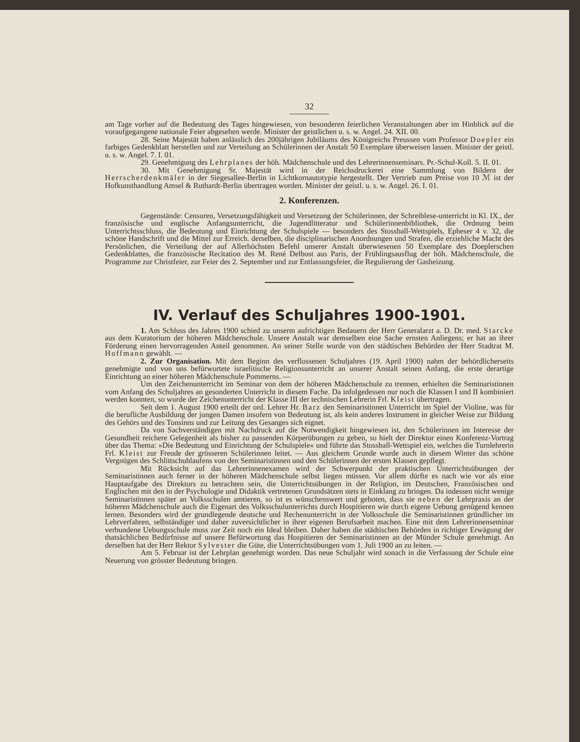32
am Tage vorher auf die Bedeutung des Tages hingewiesen, von besonderen feierlichen Veranstaltungen aber im Hinblick auf die voraufgegangene nationale Feier abgesehen werde. Minister der geistlichen u. s. w. Angel. 24. XII. 00.
28. Seine Majestät haben anlässlich des 200jährigen Jubiläums des Königreichs Preussen vom Professor Doepler ein farbiges Gedenkblatt herstellen und zur Verteilung an Schülerinnen der Anstalt 50 Exemplare überweisen lassen. Minister der geistl. u. s. w. Angel. 7. I. 01.
29. Genehmigung des Lehrplanes der höh. Mädchenschule und des Lehrerinnenseminars. Pr.-Schul-Koll. 5. II. 01.
30. Mit Genehmigung Sr. Majestät wird in der Reichsdruckerei eine Sammlung von Bildern der Herrscherdenkmäler in der Siegesallee-Berlin in Lichtkornautotypie hergestellt. Der Vertrieb zum Preise von 10 ℳ ist der Hofkunsthandlung Amsel & Ruthardt-Berlin übertragen worden. Minister der geistl. u. s. w. Angel. 26. I. 01.
2. Konferenzen.
Gegenstände: Censuren, Versetzungsfähigkeit und Versetzung der Schülerinnen, der Schreiblese-unterricht in Kl. IX., der französische und englische Anfangsunterricht, die Jugendlitteratur und Schülerinnenbibliothek, die Ordnung beim Unterrichtsschluss, die Bedeutung und Einrichtung der Schulspiele — besonders des Stossball-Wettspiels, Epheser 4 v. 32, die schöne Handschrift und die Mittel zur Erreich. derselben, die disciplinarischen Anordnungen und Strafen, die erziehliche Macht des Persönlichen, die Verteilung der auf Allerhöchsten Befehl unserer Anstalt überwiesenen 50 Exemplare des Doeplerschen Gedenkblattes, die französische Recitation des M. René Delbost aus Paris, der Frühlingsausflug der höh. Mädchenschule, die Programme zur Christfeier, zur Feier des 2. September und zur Entlassungsfeier, die Regulierung der Gasheizung.
IV. Verlauf des Schuljahres 1900-1901.
1. Am Schluss des Jahres 1900 schied zu unserm aufrichtigen Bedauern der Herr Generalarzt a. D. Dr. med. Starcke aus dem Kuratorium der höheren Mädchenschule. Unsere Anstalt war demselben eine Sache ernsten Anliegens; er hat an ihrer Förderung einen hervorragenden Anteil genommen. An seiner Stelle wurde von den städtischen Behörden der Herr Stadtrat M. Hoffmann gewählt. —
2. Zur Organisation. Mit dem Beginn des verflossenen Schuljahres (19. April 1900) nahm der behördlicherseits genehmigte und von uns befürwortete israelitische Religionsunterricht an unserer Anstalt seinen Anfang, die erste derartige Einrichtung an einer höheren Mädchenschule Pommerns. —
Um den Zeichenunterricht im Seminar von dem der höheren Mädchenschule zu trennen, erhielten die Seminaristinnen vom Anfang des Schuljahres an gesonderten Unterricht in diesem Fache. Da infolgedessen nur noch die Klassen I und II kombiniert werden konnten, so wurde der Zeichenunterricht der Klasse III der technischen Lehrerin Frl. Kleist übertragen.
Seit dem 1. August 1900 erteilt der ord. Lehrer Hr. Barz den Seminaristinnen Unterricht im Spiel der Violine, was für die berufliche Ausbildung der jungen Damen insofern von Bedeutung ist, als kein anderes Instrument in gleicher Weise zur Bildung des Gehörs und des Tonsinns und zur Leitung des Gesanges sich eignet.
Da von Sachverständigen mit Nachdruck auf die Notwendigkeit hingewiesen ist, den Schülerinnen im Interesse der Gesundheit reichere Gelegenheit als bisher zu passenden Körperübungen zu geben, so hielt der Direktor einen Konferenz-Vortrag über das Thema: »Die Bedeutung und Einrichtung der Schulspiele« und führte das Stossball-Wettspiel ein, welches die Turnlehrerin Frl. Kleist zur Freude der grösseren Schülerinnen leitet. — Aus gleichem Grunde wurde auch in diesem Winter das schöne Vergnügen des Schlittschuhlaufens von den Seminaristinnen und den Schülerinnen der ersten Klassen gepflegt.
Mit Rücksicht auf das Lehrerinnenexamen wird der Schwerpunkt der praktischen Unterrichtsübungen der Seminaristinnen auch ferner in der höheren Mädchenschule selbst liegen müssen. Vor allem dürfte es nach wie vor als eine Hauptaufgabe des Direktors zu betrachten sein, die Unterrichtsübungen in der Religion, im Deutschen, Französischen und Englischen mit den in der Psychologie und Didaktik vertretenen Grundsätzen stets in Einklang zu bringen. Da indessen nicht wenige Seminaristinnen später an Volksschulen amtieren, so ist es wünschenswert und geboten, dass sie neben der Lehrpraxis an der höheren Mädchenschule auch die Eigenart des Volksschulunterrichts durch Hospitieren wie durch eigene Uebung genügend kennen lernen. Besonders wird der grundlegende deutsche und Rechenunterricht in der Volksschule die Seminaristinnen gründlicher im Lehrverfahren, selbständiger und daher zuversichtlicher in ihrer eigenen Berufsarbeit machen. Eine mit dem Lehrerinnenseminar verbundene Uebungsschule muss zur Zeit noch ein Ideal bleiben. Daher haben die städtischen Behörden in richtiger Erwägung der thatsächlichen Bedürfnisse auf unsere Befürwortung das Hospitieren der Seminaristinnen an der Münder Schule genehmigt. An derselben hat der Herr Rektor Sylvester die Güte, die Unterrichtsübungen vom 1. Juli 1900 an zu leiten. —
Am 5. Februar ist der Lehrplan genehmigt worden. Das neue Schuljahr wird sonach in die Verfassung der Schule eine Neuerung von grösster Bedeutung bringen.